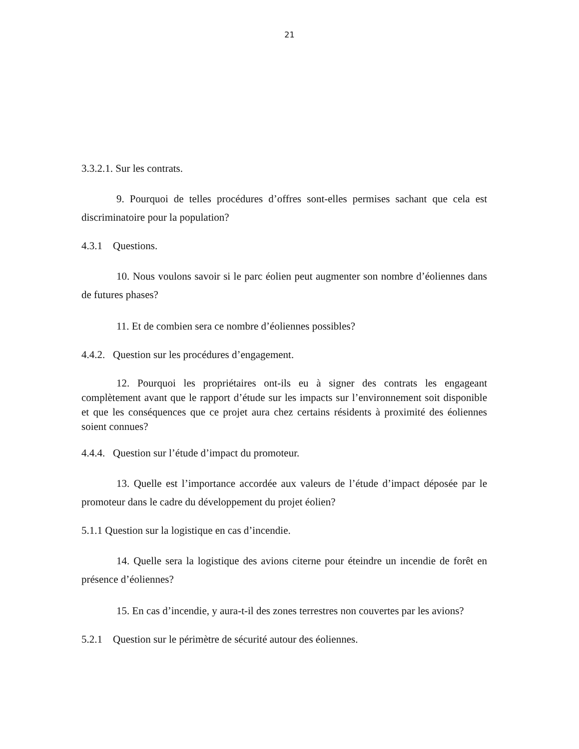21
3.3.2.1. Sur les contrats.
9. Pourquoi de telles procédures d’offres sont-elles permises sachant que cela est discriminatoire pour la population?
4.3.1 Questions.
10. Nous voulons savoir si le parc éolien peut augmenter son nombre d’éoliennes dans de futures phases?
11. Et de combien sera ce nombre d’éoliennes possibles?
4.4.2. Question sur les procédures d’engagement.
12. Pourquoi les propriétaires ont-ils eu à signer des contrats les engageant complètement avant que le rapport d’étude sur les impacts sur l’environnement soit disponible et que les conséquences que ce projet aura chez certains résidents à proximité des éoliennes soient connues?
4.4.4. Question sur l’étude d’impact du promoteur.
13. Quelle est l’importance accordée aux valeurs de l’étude d’impact déposée par le promoteur dans le cadre du développement du projet éolien?
5.1.1 Question sur la logistique en cas d’incendie.
14. Quelle sera la logistique des avions citerne pour éteindre un incendie de forêt en présence d’éoliennes?
15. En cas d’incendie, y aura-t-il des zones terrestres non couvertes par les avions?
5.2.1 Question sur le périmètre de sécurité autour des éoliennes.